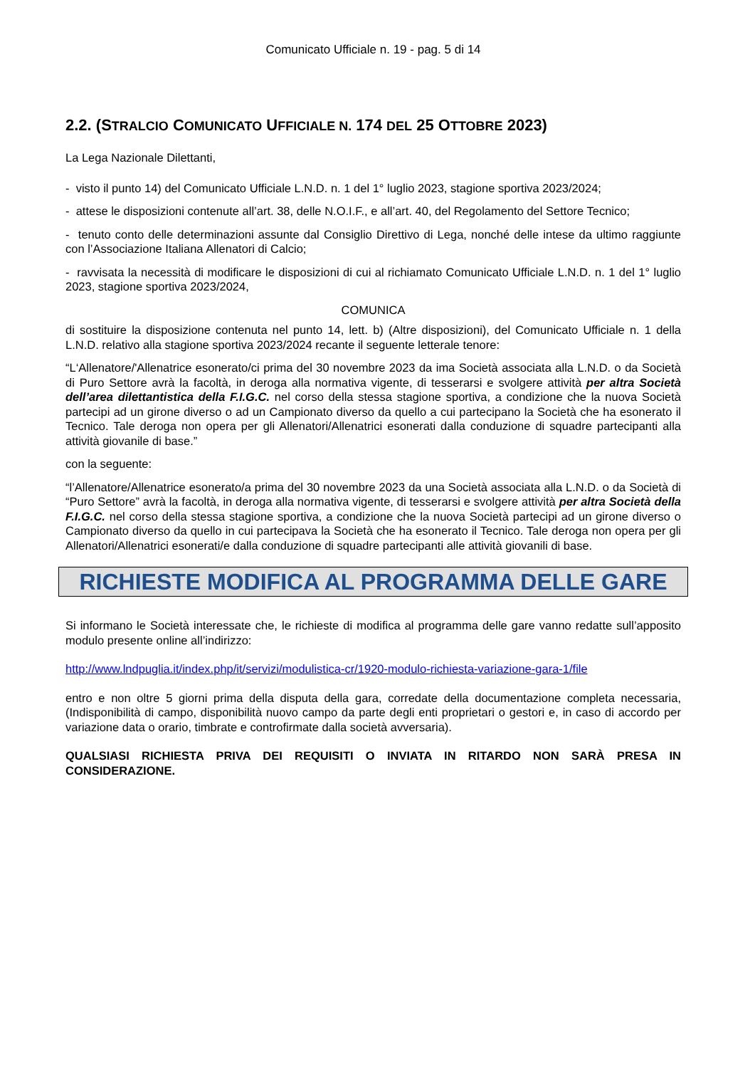Comunicato Ufficiale n. 19 - pag. 5 di 14
2.2. (STRALCIO COMUNICATO UFFICIALE N. 174 DEL 25 OTTOBRE 2023)
La Lega Nazionale Dilettanti,
- visto il punto 14) del Comunicato Ufficiale L.N.D. n. 1 del 1° luglio 2023, stagione sportiva 2023/2024;
- attese le disposizioni contenute all’art. 38, delle N.O.I.F., e all’art. 40, del Regolamento del Settore Tecnico;
- tenuto conto delle determinazioni assunte dal Consiglio Direttivo di Lega, nonché delle intese da ultimo raggiunte con l’Associazione Italiana Allenatori di Calcio;
- ravvisata la necessità di modificare le disposizioni di cui al richiamato Comunicato Ufficiale L.N.D. n. 1 del 1° luglio 2023, stagione sportiva 2023/2024,
COMUNICA
di sostituire la disposizione contenuta nel punto 14, lett. b) (Altre disposizioni), del Comunicato Ufficiale n. 1 della L.N.D. relativo alla stagione sportiva 2023/2024 recante il seguente letterale tenore:
“L‘Allenatore/'Allenatrice esonerato/ci prima del 30 novembre 2023 da ima Società associata alla L.N.D. o da Società di Puro Settore avrà la facoltà, in deroga alla normativa vigente, di tesserarsi e svolgere attività per altra Società dell’area dilettantistica della F.I.G.C. nel corso della stessa stagione sportiva, a condizione che la nuova Società partecipi ad un girone diverso o ad un Campionato diverso da quello a cui partecipano la Società che ha esonerato il Tecnico. Tale deroga non opera per gli Allenatori/Allenatrici esonerati dalla conduzione di squadre partecipanti alla attività giovanile di base.”
con la seguente:
“l’Allenatore/Allenatrice esonerato/a prima del 30 novembre 2023 da una Società associata alla L.N.D. o da Società di “Puro Settore” avrà la facoltà, in deroga alla normativa vigente, di tesserarsi e svolgere attività per altra Società della F.I.G.C. nel corso della stessa stagione sportiva, a condizione che la nuova Società partecipi ad un girone diverso o Campionato diverso da quello in cui partecipava la Società che ha esonerato il Tecnico. Tale deroga non opera per gli Allenatori/Allenatrici esonerati/e dalla conduzione di squadre partecipanti alle attività giovanili di base.
RICHIESTE MODIFICA AL PROGRAMMA DELLE GARE
Si informano le Società interessate che, le richieste di modifica al programma delle gare vanno redatte sull’apposito modulo presente online all’indirizzo:
http://www.lndpuglia.it/index.php/it/servizi/modulistica-cr/1920-modulo-richiesta-variazione-gara-1/file
entro e non oltre 5 giorni prima della disputa della gara, corredate della documentazione completa necessaria, (Indisponibilità di campo, disponibilità nuovo campo da parte degli enti proprietari o gestori e, in caso di accordo per variazione data o orario, timbrate e controfirmate dalla società avversaria).
QUALSIASI RICHIESTA PRIVA DEI REQUISITI O INVIATA IN RITARDO NON SARÀ PRESA IN CONSIDERAZIONE.